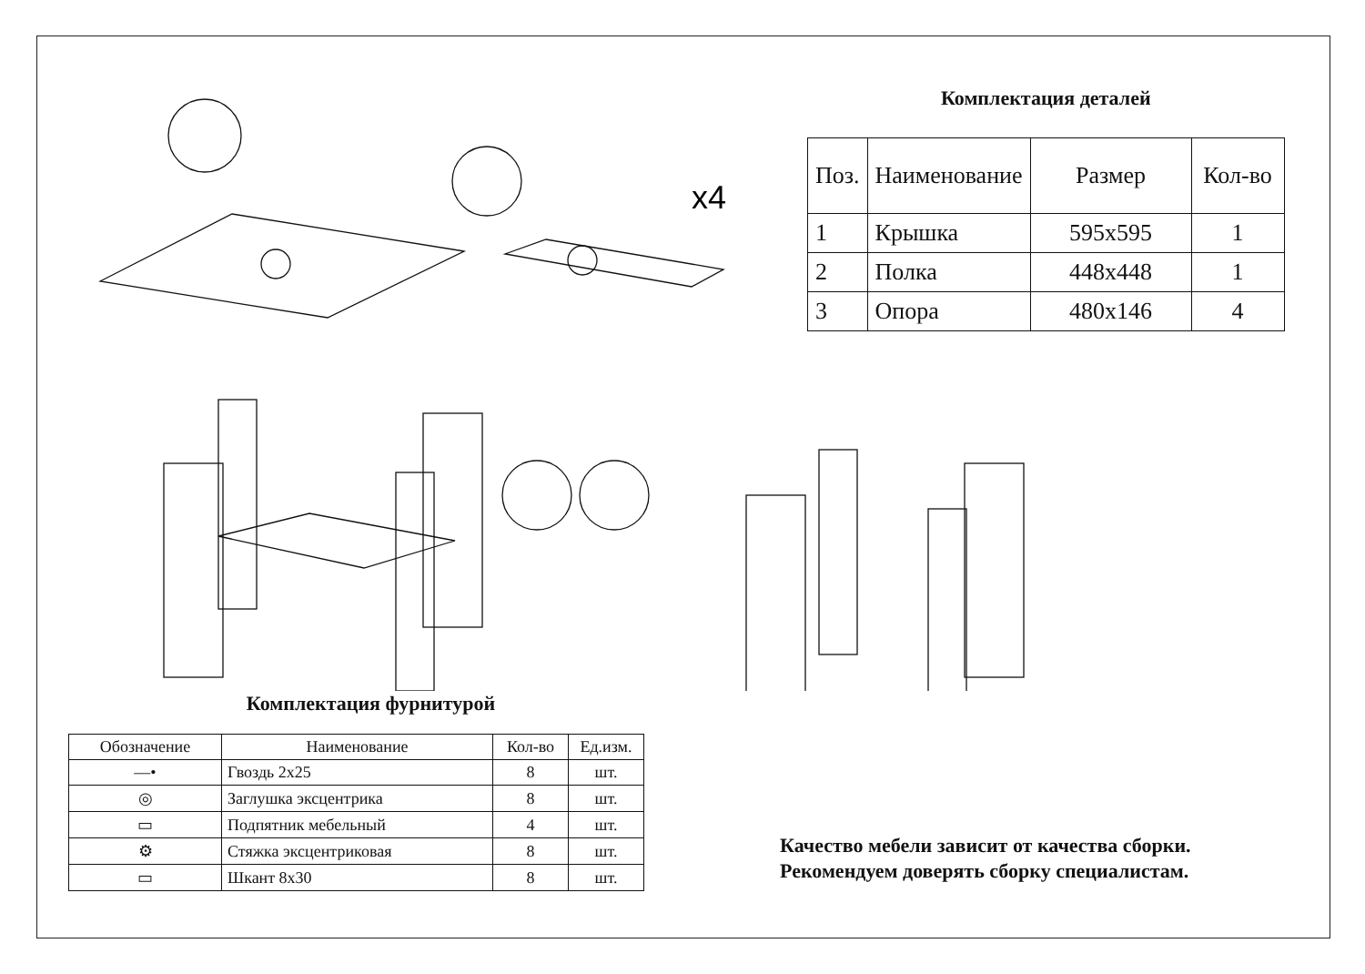x4
Комплектация деталей
| Поз. | Наименование | Размер | Кол-во |
| --- | --- | --- | --- |
| 1 | Крышка | 595х595 | 1 |
| 2 | Полка | 448х448 | 1 |
| 3 | Опора | 480х146 | 4 |
Комплектация фурнитурой
| Обозначение | Наименование | Кол-во | Ед.изм. |
| --- | --- | --- | --- |
| —• | Гвоздь 2х25 | 8 | шт. |
| ◎ | Заглушка эксцентрика | 8 | шт. |
| ▭ | Подпятник мебельный | 4 | шт. |
| ⚙ | Стяжка эксцентриковая | 8 | шт. |
| ▭ | Шкант 8х30 | 8 | шт. |
Качество мебели зависит от качества сборки.
Рекомендуем доверять сборку специалистам.